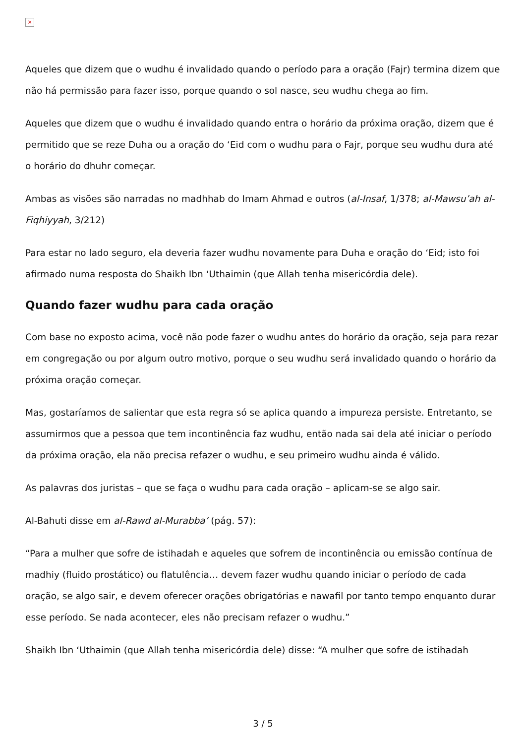×
Aqueles que dizem que o wudhu é invalidado quando o período para a oração (Fajr) termina dizem que não há permissão para fazer isso, porque quando o sol nasce, seu wudhu chega ao fim.
Aqueles que dizem que o wudhu é invalidado quando entra o horário da próxima oração, dizem que é permitido que se reze Duha ou a oração do ‘Eid com o wudhu para o Fajr, porque seu wudhu dura até o horário do dhuhr começar.
Ambas as visões são narradas no madhhab do Imam Ahmad e outros (al-Insaf, 1/378; al-Mawsu’ah al-Fiqhiyyah, 3/212)
Para estar no lado seguro, ela deveria fazer wudhu novamente para Duha e oração do ‘Eid; isto foi afirmado numa resposta do Shaikh Ibn ‘Uthaimin (que Allah tenha misericórdia dele).
Quando fazer wudhu para cada oração
Com base no exposto acima, você não pode fazer o wudhu antes do horário da oração, seja para rezar em congregação ou por algum outro motivo, porque o seu wudhu será invalidado quando o horário da próxima oração começar.
Mas, gostaríamos de salientar que esta regra só se aplica quando a impureza persiste. Entretanto, se assumirmos que a pessoa que tem incontinência faz wudhu, então nada sai dela até iniciar o período da próxima oração, ela não precisa refazer o wudhu, e seu primeiro wudhu ainda é válido.
As palavras dos juristas – que se faça o wudhu para cada oração – aplicam-se se algo sair.
Al-Bahuti disse em al-Rawd al-Murabba’ (pág. 57):
“Para a mulher que sofre de istihadah e aqueles que sofrem de incontinência ou emissão contínua de madhiy (fluido prostático) ou flatulência… devem fazer wudhu quando iniciar o período de cada oração, se algo sair, e devem oferecer orações obrigatórias e nawafil por tanto tempo enquanto durar esse período. Se nada acontecer, eles não precisam refazer o wudhu.”
Shaikh Ibn ‘Uthaimin (que Allah tenha misericórdia dele) disse: “A mulher que sofre de istihadah
3 / 5